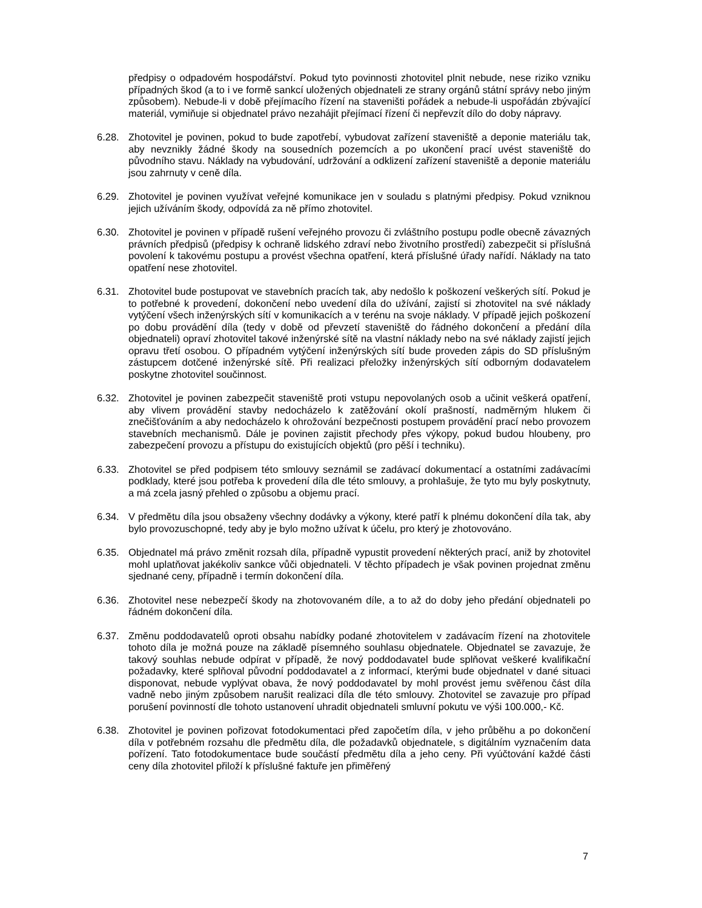předpisy o odpadovém hospodářství. Pokud tyto povinnosti zhotovitel plnit nebude, nese riziko vzniku případných škod (a to i ve formě sankcí uložených objednateli ze strany orgánů státní správy nebo jiným způsobem). Nebude-li v době přejímacího řízení na staveništi pořádek a nebude-li uspořádán zbývající materiál, vymiňuje si objednatel právo nezahájit přejímací řízení či nepřevzít dílo do doby nápravy.
6.28. Zhotovitel je povinen, pokud to bude zapotřebí, vybudovat zařízení staveniště a deponie materiálu tak, aby nevznikly žádné škody na sousedních pozemcích a po ukončení prací uvést staveniště do původního stavu. Náklady na vybudování, udržování a odklizení zařízení staveniště a deponie materiálu jsou zahrnuty v ceně díla.
6.29. Zhotovitel je povinen využívat veřejné komunikace jen v souladu s platnými předpisy. Pokud vzniknou jejich užíváním škody, odpovídá za ně přímo zhotovitel.
6.30. Zhotovitel je povinen v případě rušení veřejného provozu či zvláštního postupu podle obecně závazných právních předpisů (předpisy k ochraně lidského zdraví nebo životního prostředí) zabezpečit si příslušná povolení k takovému postupu a provést všechna opatření, která příslušné úřady nařídí. Náklady na tato opatření nese zhotovitel.
6.31. Zhotovitel bude postupovat ve stavebních pracích tak, aby nedošlo k poškození veškerých sítí. Pokud je to potřebné k provedení, dokončení nebo uvedení díla do užívání, zajistí si zhotovitel na své náklady vytýčení všech inženýrských sítí v komunikacích a v terénu na svoje náklady. V případě jejich poškození po dobu provádění díla (tedy v době od převzetí staveniště do řádného dokončení a předání díla objednateli) opraví zhotovitel takové inženýrské sítě na vlastní náklady nebo na své náklady zajistí jejich opravu třetí osobou. O případném vytýčení inženýrských sítí bude proveden zápis do SD příslušným zástupcem dotčené inženýrské sítě. Při realizaci přeložky inženýrských sítí odborným dodavatelem poskytne zhotovitel součinnost.
6.32. Zhotovitel je povinen zabezpečit staveniště proti vstupu nepovolaných osob a učinit veškerá opatření, aby vlivem provádění stavby nedocházelo k zatěžování okolí prašností, nadměrným hlukem či znečišťováním a aby nedocházelo k ohrožování bezpečnosti postupem provádění prací nebo provozem stavebních mechanismů. Dále je povinen zajistit přechody přes výkopy, pokud budou hloubeny, pro zabezpečení provozu a přístupu do existujících objektů (pro pěší i techniku).
6.33. Zhotovitel se před podpisem této smlouvy seznámil se zadávací dokumentací a ostatními zadávacími podklady, které jsou potřeba k provedení díla dle této smlouvy, a prohlašuje, že tyto mu byly poskytnuty, a má zcela jasný přehled o způsobu a objemu prací.
6.34. V předmětu díla jsou obsaženy všechny dodávky a výkony, které patří k plnému dokončení díla tak, aby bylo provozuschopné, tedy aby je bylo možno užívat k účelu, pro který je zhotovováno.
6.35. Objednatel má právo změnit rozsah díla, případně vypustit provedení některých prací, aniž by zhotovitel mohl uplatňovat jakékoliv sankce vůči objednateli. V těchto případech je však povinen projednat změnu sjednané ceny, případně i termín dokončení díla.
6.36. Zhotovitel nese nebezpečí škody na zhotovovaném díle, a to až do doby jeho předání objednateli po řádném dokončení díla.
6.37. Změnu poddodavatelů oproti obsahu nabídky podané zhotovitelem v zadávacím řízení na zhotovitele tohoto díla je možná pouze na základě písemného souhlasu objednatele. Objednatel se zavazuje, že takový souhlas nebude odpírat v případě, že nový poddodavatel bude splňovat veškeré kvalifikační požadavky, které splňoval původní poddodavatel a z informací, kterými bude objednatel v dané situaci disponovat, nebude vyplývat obava, že nový poddodavatel by mohl provést jemu svěřenou část díla vadně nebo jiným způsobem narušit realizaci díla dle této smlouvy. Zhotovitel se zavazuje pro případ porušení povinností dle tohoto ustanovení uhradit objednateli smluvní pokutu ve výši 100.000,- Kč.
6.38. Zhotovitel je povinen pořizovat fotodokumentaci před započetím díla, v jeho průběhu a po dokončení díla v potřebném rozsahu dle předmětu díla, dle požadavků objednatele, s digitálním vyznačením data pořízení. Tato fotodokumentace bude součástí předmětu díla a jeho ceny. Při vyúčtování každé části ceny díla zhotovitel přiloží k příslušné faktuře jen přiměřený
7